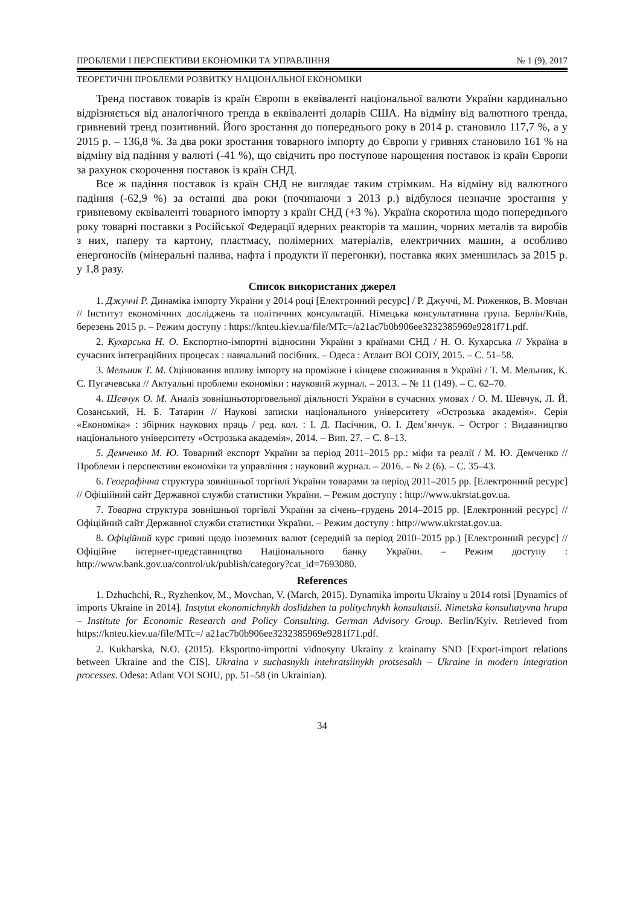ПРОБЛЕМИ І ПЕРСПЕКТИВИ ЕКОНОМІКИ ТА УПРАВЛІННЯ № 1 (9), 2017
ТЕОРЕТИЧНІ ПРОБЛЕМИ РОЗВИТКУ НАЦІОНАЛЬНОЇ ЕКОНОМІКИ
Тренд поставок товарів із країн Європи в еквіваленті національної валюти України кардинально відрізняється від аналогічного тренда в еквіваленті доларів США. На відміну від валютного тренда, гривневий тренд позитивний. Його зростання до попереднього року в 2014 р. становило 117,7 %, а у 2015 р. – 136,8 %. За два роки зростання товарного імпорту до Європи у гривнях становило 161 % на відміну від падіння у валюті (-41 %), що свідчить про поступове нарощення поставок із країн Європи за рахунок скорочення поставок із країн СНД.
Все ж падіння поставок із країн СНД не виглядає таким стрімким. На відміну від валютного падіння (-62,9 %) за останні два роки (починаючи з 2013 р.) відбулося незначне зростання у гривневому еквіваленті товарного імпорту з країн СНД (+3 %). Україна скоротила щодо попереднього року товарні поставки з Російської Федерації ядерних реакторів та машин, чорних металів та виробів з них, паперу та картону, пластмасу, полімерних матеріалів, електричних машин, а особливо енергоносіїв (мінеральні палива, нафта і продукти її перегонки), поставка яких зменшилась за 2015 р. у 1,8 разу.
Список використаних джерел
1. Джуччі Р. Динаміка імпорту України у 2014 році [Електронний ресурс] / Р. Джуччі, М. Риженков, В. Мовчан // Інститут економічних досліджень та політичних консультацій. Німецька консультативна група. Берлін/Київ, березень 2015 р. – Режим доступу : https://knteu.kiev.ua/file/MTc=/a21ac7b0b906ee3232385969e9281f71.pdf.
2. Кухарська Н. О. Експортно-імпортні відносини України з країнами СНД / Н. О. Кухарська // Україна в сучасних інтеграційних процесах : навчальний посібник. – Одеса : Атлант ВОІ СОІУ, 2015. – С. 51–58.
3. Мельник Т. М. Оцінювання впливу імпорту на проміжне і кінцеве споживання в Україні / Т. М. Мельник, К. С. Пугачевська // Актуальні проблеми економіки : науковий журнал. – 2013. – № 11 (149). – С. 62–70.
4. Шевчук О. М. Аналіз зовнішньоторговельної діяльності України в сучасних умовах / О. М. Шевчук, Л. Й. Созанський, Н. Б. Татарин // Наукові записки національного університету «Острозька академія». Серія «Економіка» : збірник наукових праць / ред. кол. : І. Д. Пасічник, О. І. Дем’янчук. – Острог : Видавництво національного університету «Острозька академія», 2014. – Вип. 27. – С. 8–13.
5. Демченко М. Ю. Товарний експорт України за період 2011–2015 рр.: міфи та реалії / М. Ю. Демченко // Проблеми і перспективи економіки та управління : науковий журнал. – 2016. – № 2 (6). – С. 35–43.
6. Географічна структура зовнішньої торгівлі України товарами за період 2011–2015 рр. [Електронний ресурс] // Офіційний сайт Державної служби статистики України. – Режим доступу : http://www.ukrstat.gov.ua.
7. Товарна структура зовнішньої торгівлі України за січень–грудень 2014–2015 рр. [Електронний ресурс] // Офіційний сайт Державної служби статистики України. – Режим доступу : http://www.ukrstat.gov.ua.
8. Офіційний курс гривні щодо іноземних валют (середній за період 2010–2015 рр.) [Електронний ресурс] // Офіційне інтернет-представництво Національного банку України. – Режим доступу : http://www.bank.gov.ua/control/uk/publish/category?cat_id=7693080.
References
1. Dzhuchchi, R., Ryzhenkov, M., Movchan, V. (March, 2015). Dynamika importu Ukrainy u 2014 rotsi [Dynamics of imports Ukraine in 2014]. Instytut ekonomichnykh doslidzhen ta politychnykh konsultatsii. Nimetska konsultatyvna hrupa – Institute for Economic Research and Policy Consulting. German Advisory Group. Berlin/Kyiv. Retrieved from https://knteu.kiev.ua/file/MTc=/ a21ac7b0b906ee3232385969e9281f71.pdf.
2. Kukharska, N.O. (2015). Eksportno-importni vidnosyny Ukrainy z krainamy SND [Export-import relations between Ukraine and the CIS]. Ukraina v suchasnykh intehratsiinykh protsesakh – Ukraine in modern integration processes. Odesa: Atlant VOI SOIU, pp. 51–58 (in Ukrainian).
34